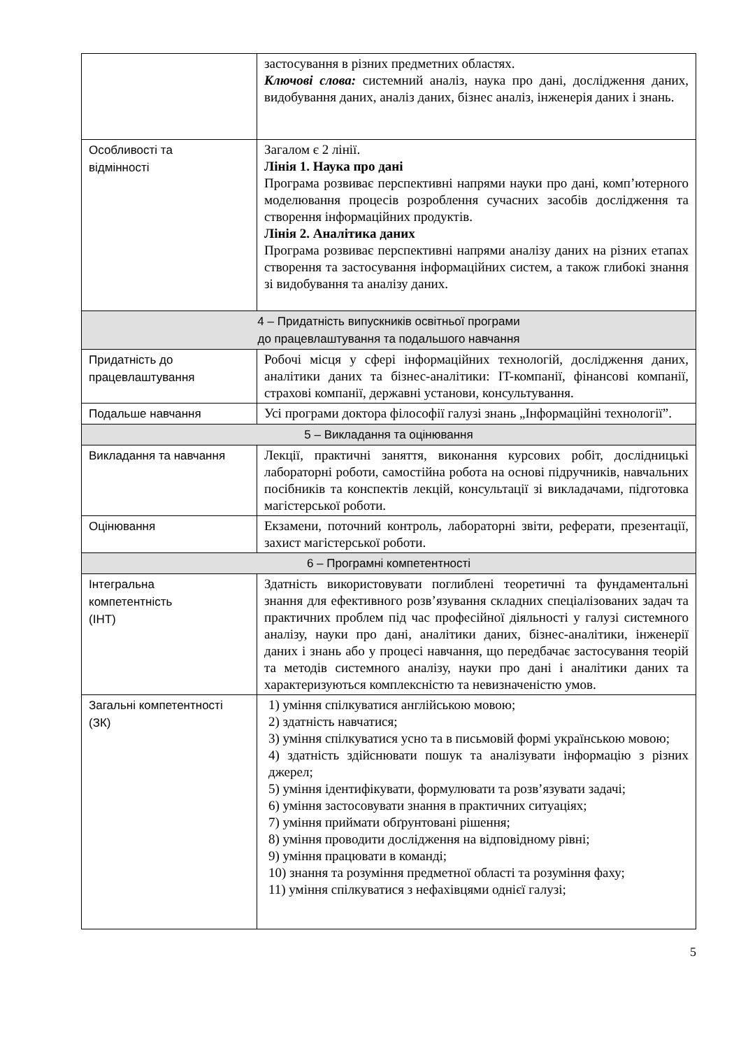| | застосування в різних предметних областях. Ключові слова: системний аналіз, наука про дані, дослідження даних, видобування даних, аналіз даних, бізнес аналіз, інженерія даних і знань. |
| Особливості та відмінності | Загалом є 2 лінії. Лінія 1. Наука про дані Програма розвиває перспективні напрями науки про дані, комп’ютерного моделювання процесів розроблення сучасних засобів дослідження та створення інформаційних продуктів. Лінія 2. Аналітика даних Програма розвиває перспективні напрями аналізу даних на різних етапах створення та застосування інформаційних систем, а також глибокі знання зі видобування та аналізу даних. |
| 4 – Придатність випускників освітньої програми до працевлаштування та подальшого навчання | |
| Придатність до працевлаштування | Робочі місця у сфері інформаційних технологій, дослідження даних, аналітики даних та бізнес-аналітики: IT-компанії, фінансові компанії, страхові компанії, державні установи, консультування. |
| Подальше навчання | Усі програми доктора філософії галузі знань „Інформаційні технології”. |
| 5 – Викладання та оцінювання | |
| Викладання та навчання | Лекції, практичні заняття, виконання курсових робіт, дослідницькі лабораторні роботи, самостійна робота на основі підручників, навчальних посібників та конспектів лекцій, консультації зі викладачами, підготовка магістерської роботи. |
| Оцінювання | Екзамени, поточний контроль, лабораторні звіти, реферати, презентації, захист магістерської роботи. |
| 6 – Програмні компетентності | |
| Інтегральна компетентність (ІНТ) | Здатність використовувати поглиблені теоретичні та фундаментальні знання для ефективного розв’язування складних спеціалізованих задач та практичних проблем під час професійної діяльності у галузі системного аналізу, науки про дані, аналітики даних, бізнес-аналітики, інженерії даних і знань або у процесі навчання, що передбачає застосування теорій та методів системного аналізу, науки про дані і аналітики даних та характеризуються комплексністю та невизначеністю умов. |
| Загальні компетентності (ЗК) | 1) уміння спілкуватися англійською мовою; 2) здатність навчатися; 3) уміння спілкуватися усно та в письмовій формі українською мовою; 4) здатність здійснювати пошук та аналізувати інформацію з різних джерел; 5) уміння ідентифікувати, формулювати та розв’язувати задачі; 6) уміння застосовувати знання в практичних ситуаціях; 7) уміння приймати обґрунтовані рішення; 8) уміння проводити дослідження на відповідному рівні; 9) уміння працювати в команді; 10) знання та розуміння предметної області та розуміння фаху; 11) уміння спілкуватися з нефахівцями однієї галузі; |
5